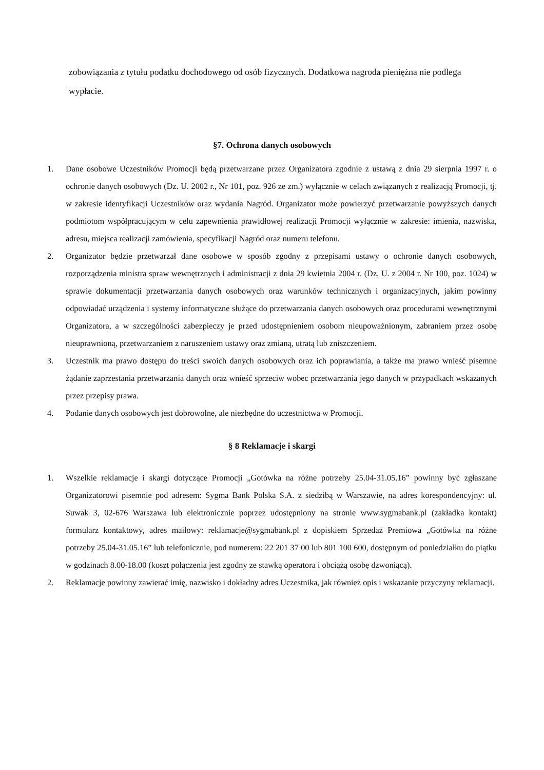zobowiązania z tytułu podatku dochodowego od osób fizycznych. Dodatkowa nagroda pieniężna nie podlega wypłacie.
§7. Ochrona danych osobowych
1. Dane osobowe Uczestników Promocji będą przetwarzane przez Organizatora zgodnie z ustawą z dnia 29 sierpnia 1997 r. o ochronie danych osobowych (Dz. U. 2002 r., Nr 101, poz. 926 ze zm.) wyłącznie w celach związanych z realizacją Promocji, tj. w zakresie identyfikacji Uczestników oraz wydania Nagród. Organizator może powierzyć przetwarzanie powyższych danych podmiotom współpracującym w celu zapewnienia prawidłowej realizacji Promocji wyłącznie w zakresie: imienia, nazwiska, adresu, miejsca realizacji zamówienia, specyfikacji Nagród oraz numeru telefonu.
2. Organizator będzie przetwarzał dane osobowe w sposób zgodny z przepisami ustawy o ochronie danych osobowych, rozporządzenia ministra spraw wewnętrznych i administracji z dnia 29 kwietnia 2004 r. (Dz. U. z 2004 r. Nr 100, poz. 1024) w sprawie dokumentacji przetwarzania danych osobowych oraz warunków technicznych i organizacyjnych, jakim powinny odpowiadać urządzenia i systemy informatyczne służące do przetwarzania danych osobowych oraz procedurami wewnętrznymi Organizatora, a w szczególności zabezpieczy je przed udostępnieniem osobom nieupoważnionym, zabraniem przez osobę nieuprawnioną, przetwarzaniem z naruszeniem ustawy oraz zmianą, utratą lub zniszczeniem.
3. Uczestnik ma prawo dostępu do treści swoich danych osobowych oraz ich poprawiania, a także ma prawo wnieść pisemne żądanie zaprzestania przetwarzania danych oraz wnieść sprzeciw wobec przetwarzania jego danych w przypadkach wskazanych przez przepisy prawa.
4. Podanie danych osobowych jest dobrowolne, ale niezbędne do uczestnictwa w Promocji.
§ 8 Reklamacje i skargi
1. Wszelkie reklamacje i skargi dotyczące Promocji „Gotówka na różne potrzeby 25.04-31.05.16” powinny być zgłaszane Organizatorowi pisemnie pod adresem: Sygma Bank Polska S.A. z siedzibą w Warszawie, na adres korespondencyjny: ul. Suwak 3, 02-676 Warszawa lub elektronicznie poprzez udostępniony na stronie www.sygmabank.pl (zakładka kontakt) formularz kontaktowy, adres mailowy: reklamacje@sygmabank.pl z dopiskiem Sprzedaż Premiowa „Gotówka na różne potrzeby 25.04-31.05.16” lub telefonicznie, pod numerem: 22 201 37 00 lub 801 100 600, dostępnym od poniedziałku do piątku w godzinach 8.00-18.00 (koszt połączenia jest zgodny ze stawką operatora i obciążą osobę dzwoniącą).
2. Reklamacje powinny zawierać imię, nazwisko i dokładny adres Uczestnika, jak również opis i wskazanie przyczyny reklamacji.